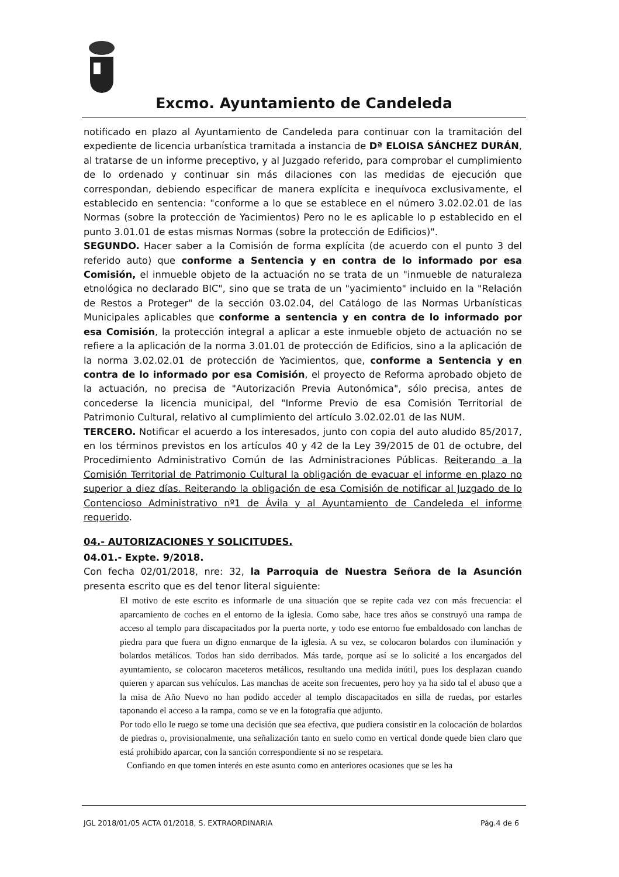Excmo. Ayuntamiento de Candeleda
notificado en plazo al Ayuntamiento de Candeleda para continuar con la tramitación del expediente de licencia urbanística tramitada a instancia de Dª ELOISA SÁNCHEZ DURÁN, al tratarse de un informe preceptivo, y al Juzgado referido, para comprobar el cumplimiento de lo ordenado y continuar sin más dilaciones con las medidas de ejecución que correspondan, debiendo especificar de manera explícita e inequívoca exclusivamente, el establecido en sentencia: "conforme a lo que se establece en el número 3.02.02.01 de las Normas (sobre la protección de Yacimientos) Pero no le es aplicable lo p establecido en el punto 3.01.01 de estas mismas Normas (sobre la protección de Edificios)".
SEGUNDO. Hacer saber a la Comisión de forma explícita (de acuerdo con el punto 3 del referido auto) que conforme a Sentencia y en contra de lo informado por esa Comisión, el inmueble objeto de la actuación no se trata de un "inmueble de naturaleza etnológica no declarado BIC", sino que se trata de un "yacimiento" incluido en la "Relación de Restos a Proteger" de la sección 03.02.04, del Catálogo de las Normas Urbanísticas Municipales aplicables que conforme a sentencia y en contra de lo informado por esa Comisión, la protección integral a aplicar a este inmueble objeto de actuación no se refiere a la aplicación de la norma 3.01.01 de protección de Edificios, sino a la aplicación de la norma 3.02.02.01 de protección de Yacimientos, que, conforme a Sentencia y en contra de lo informado por esa Comisión, el proyecto de Reforma aprobado objeto de la actuación, no precisa de "Autorización Previa Autonómica", sólo precisa, antes de concederse la licencia municipal, del "Informe Previo de esa Comisión Territorial de Patrimonio Cultural, relativo al cumplimiento del artículo 3.02.02.01 de las NUM.
TERCERO. Notificar el acuerdo a los interesados, junto con copia del auto aludido 85/2017, en los términos previstos en los artículos 40 y 42 de la Ley 39/2015 de 01 de octubre, del Procedimiento Administrativo Común de las Administraciones Públicas. Reiterando a la Comisión Territorial de Patrimonio Cultural la obligación de evacuar el informe en plazo no superior a diez días. Reiterando la obligación de esa Comisión de notificar al Juzgado de lo Contencioso Administrativo nº1 de Ávila y al Ayuntamiento de Candeleda el informe requerido.
04.- AUTORIZACIONES Y SOLICITUDES.
04.01.- Expte. 9/2018.
Con fecha 02/01/2018, nre: 32, la Parroquia de Nuestra Señora de la Asunción presenta escrito que es del tenor literal siguiente:
El motivo de este escrito es informarle de una situación que se repite cada vez con más frecuencia: el aparcamiento de coches en el entorno de la iglesia. Como sabe, hace tres años se construyó una rampa de acceso al templo para discapacitados por la puerta norte, y todo ese entorno fue embaldosado con lanchas de piedra para que fuera un digno enmarque de la iglesia. A su vez, se colocaron bolardos con iluminación y bolardos metálicos. Todos han sido derribados. Más tarde, porque así se lo solicité a los encargados del ayuntamiento, se colocaron maceteros metálicos, resultando una medida inútil, pues los desplazan cuando quieren y aparcan sus vehículos. Las manchas de aceite son frecuentes, pero hoy ya ha sido tal el abuso que a la misa de Año Nuevo no han podido acceder al templo discapacitados en silla de ruedas, por estarles taponando el acceso a la rampa, como se ve en la fotografía que adjunto.
Por todo ello le ruego se tome una decisión que sea efectiva, que pudiera consistir en la colocación de bolardos de piedras o, provisionalmente, una señalización tanto en suelo como en vertical donde quede bien claro que está prohibido aparcar, con la sanción correspondiente si no se respetara.
Confiando en que tomen interés en este asunto como en anteriores ocasiones que se les ha
JGL 2018/01/05 ACTA 01/2018, S. EXTRAORDINARIA Pág.4 de 6